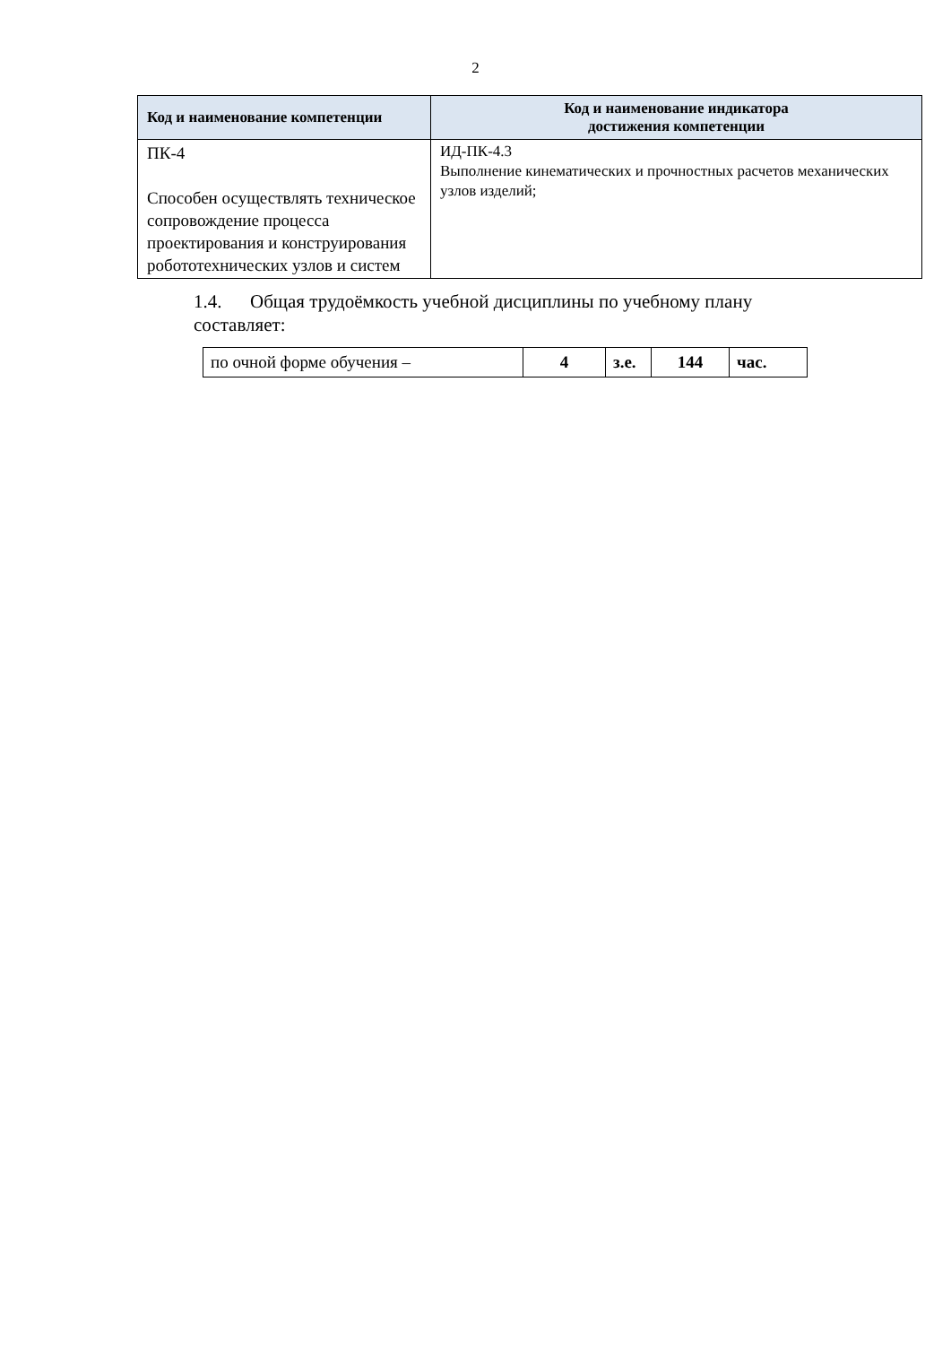2
| Код и наименование компетенции | Код и наименование индикатора достижения компетенции |
| --- | --- |
| ПК-4 Способен осуществлять техническое сопровождение процесса проектирования и конструирования робототехнических узлов и систем | ИД-ПК-4.3 Выполнение кинематических и прочностных расчетов механических узлов изделий; |
1.4. Общая трудоёмкость учебной дисциплины по учебному плану составляет:
| по очной форме обучения – | 4 | з.е. | 144 | час. |